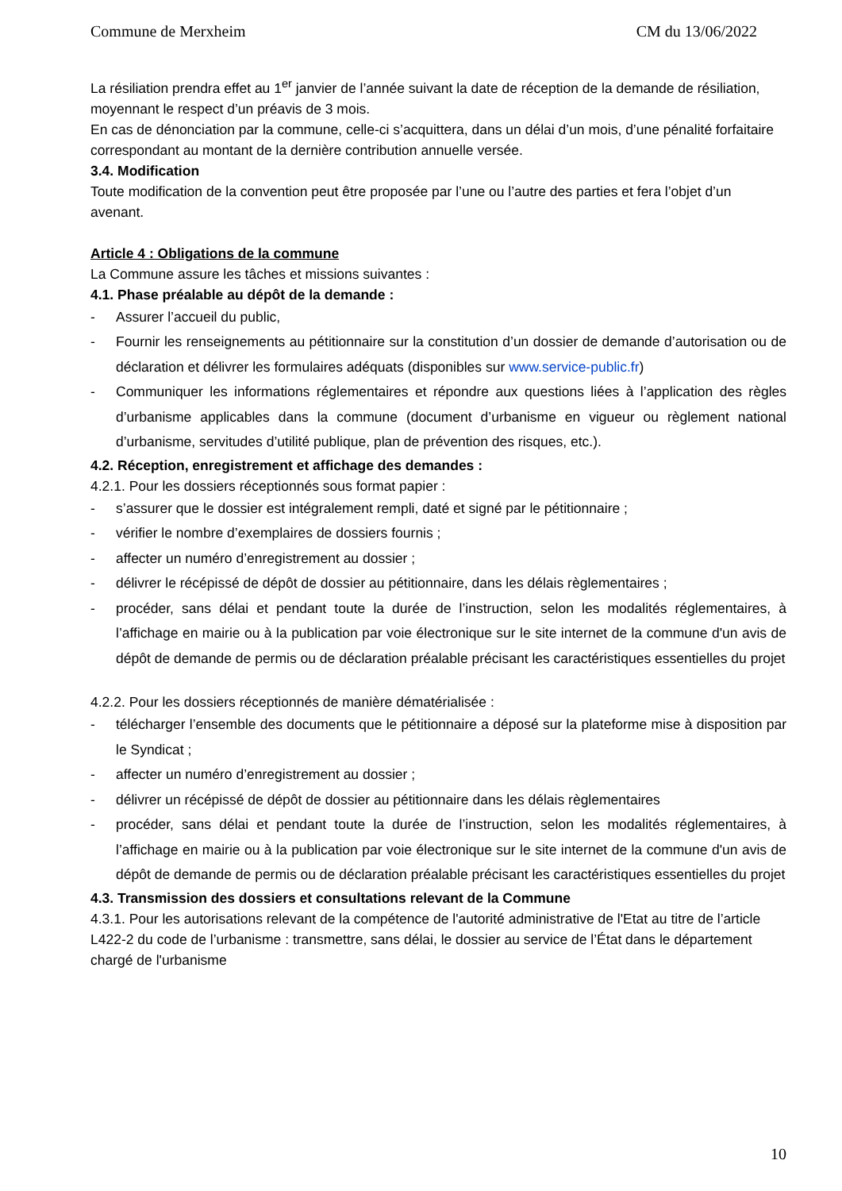Commune de Merxheim CM du 13/06/2022
La résiliation prendra effet au 1<sup>er</sup> janvier de l’année suivant la date de réception de la demande de résiliation, moyennant le respect d’un préavis de 3 mois.
En cas de dénonciation par la commune, celle-ci s’acquittera, dans un délai d’un mois, d’une pénalité forfaitaire correspondant au montant de la dernière contribution annuelle versée.
3.4. Modification
Toute modification de la convention peut être proposée par l’une ou l’autre des parties et fera l’objet d’un avenant.
Article 4 : Obligations de la commune
La Commune assure les tâches et missions suivantes :
4.1. Phase préalable au dépôt de la demande :
- Assurer l’accueil du public,
- Fournir les renseignements au pétitionnaire sur la constitution d’un dossier de demande d’autorisation ou de déclaration et délivrer les formulaires adéquats (disponibles sur www.service-public.fr)
- Communiquer les informations réglementaires et répondre aux questions liées à l’application des règles d’urbanisme applicables dans la commune (document d’urbanisme en vigueur ou règlement national d’urbanisme, servitudes d’utilité publique, plan de prévention des risques, etc.).
4.2. Réception, enregistrement et affichage des demandes :
4.2.1. Pour les dossiers réceptionnés sous format papier :
- s’assurer que le dossier est intégralement rempli, daté et signé par le pétitionnaire ;
- vérifier le nombre d’exemplaires de dossiers fournis ;
- affecter un numéro d’enregistrement au dossier ;
- délivrer le récépissé de dépôt de dossier au pétitionnaire, dans les délais règlementaires ;
- procéder, sans délai et pendant toute la durée de l’instruction, selon les modalités réglementaires, à l’affichage en mairie ou à la publication par voie électronique sur le site internet de la commune d'un avis de dépôt de demande de permis ou de déclaration préalable précisant les caractéristiques essentielles du projet
4.2.2. Pour les dossiers réceptionnés de manière dématérialisée :
- télécharger l’ensemble des documents que le pétitionnaire a déposé sur la plateforme mise à disposition par le Syndicat ;
- affecter un numéro d’enregistrement au dossier ;
- délivrer un récépissé de dépôt de dossier au pétitionnaire dans les délais règlementaires
- procéder, sans délai et pendant toute la durée de l’instruction, selon les modalités réglementaires, à l’affichage en mairie ou à la publication par voie électronique sur le site internet de la commune d'un avis de dépôt de demande de permis ou de déclaration préalable précisant les caractéristiques essentielles du projet
4.3. Transmission des dossiers et consultations relevant de la Commune
4.3.1. Pour les autorisations relevant de la compétence de l'autorité administrative de l'Etat au titre de l’article L422-2 du code de l’urbanisme : transmettre, sans délai, le dossier au service de l’État dans le département chargé de l'urbanisme
10